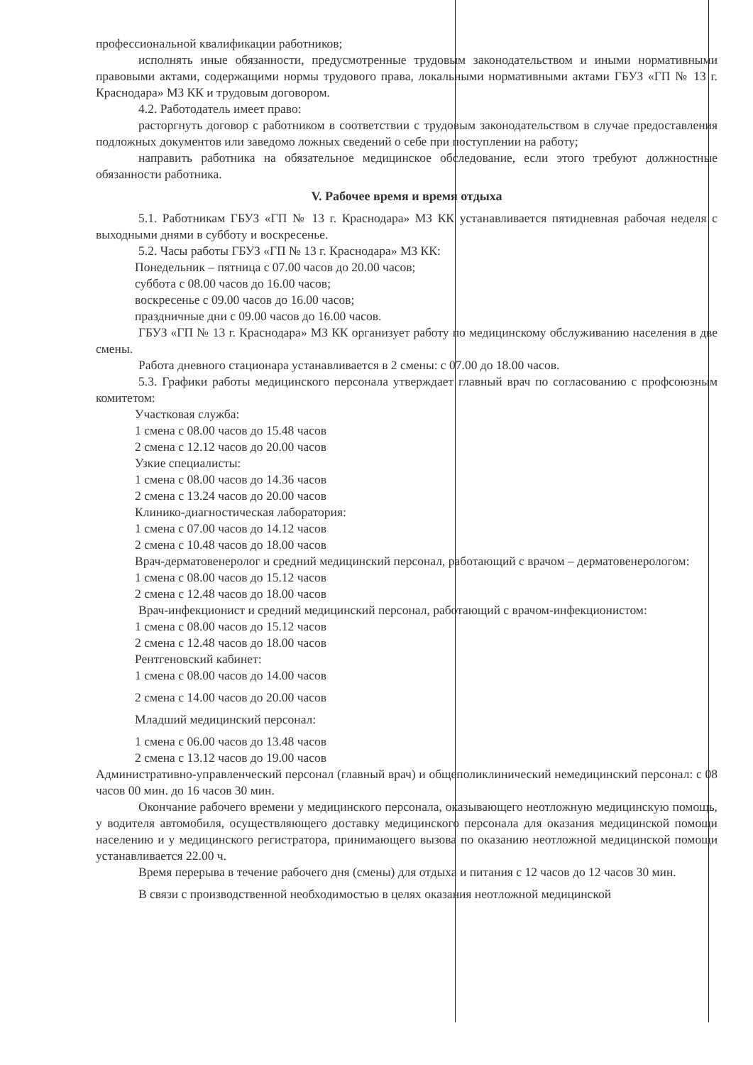профессиональной квалификации работников;
исполнять иные обязанности, предусмотренные трудовым законодательством и иными нормативными правовыми актами, содержащими нормы трудового права, локальными нормативными актами ГБУЗ «ГП № 13 г. Краснодара» МЗ КК и трудовым договором.
4.2. Работодатель имеет право:
расторгнуть договор с работником в соответствии с трудовым законодательством в случае предоставления подложных документов или заведомо ложных сведений о себе при поступлении на работу;
направить работника на обязательное медицинское обследование, если этого требуют должностные обязанности работника.
V. Рабочее время и время отдыха
5.1. Работникам ГБУЗ «ГП № 13 г. Краснодара» МЗ КК устанавливается пятидневная рабочая неделя с выходными днями в субботу и воскресенье.
5.2. Часы работы ГБУЗ «ГП № 13 г. Краснодара» МЗ КК:
Понедельник – пятница с 07.00 часов до 20.00 часов;
суббота с 08.00 часов до 16.00 часов;
воскресенье с 09.00 часов до 16.00 часов;
праздничные дни с 09.00 часов до 16.00 часов.
ГБУЗ «ГП № 13 г. Краснодара» МЗ КК организует работу по медицинскому обслуживанию населения в две смены.
Работа дневного стационара устанавливается в 2 смены: с 07.00 до 18.00 часов.
5.3. Графики работы медицинского персонала утверждает главный врач по согласованию с профсоюзным комитетом:
Участковая служба:
1 смена с 08.00 часов до 15.48 часов
2 смена с 12.12 часов до 20.00 часов
Узкие специалисты:
1 смена с 08.00 часов до 14.36 часов
2 смена с 13.24 часов до 20.00 часов
Клинико-диагностическая лаборатория:
1 смена с 07.00 часов до 14.12 часов
2 смена с 10.48 часов до 18.00 часов
Врач-дерматовенеролог и средний медицинский персонал, работающий с врачом – дерматовенерологом:
1 смена с 08.00 часов до 15.12 часов
2 смена с 12.48 часов до 18.00 часов
Врач-инфекционист и средний медицинский персонал, работающий с врачом-инфекционистом:
1 смена с 08.00 часов до 15.12 часов
2 смена с 12.48 часов до 18.00 часов
Рентгеновский кабинет:
1 смена с 08.00 часов до 14.00 часов
2 смена с 14.00 часов до 20.00 часов
Младший медицинский персонал:
1 смена с 06.00 часов до 13.48 часов
2 смена с 13.12 часов до 19.00 часов
Административно-управленческий персонал (главный врач) и общеполиклинический немедицинский персонал: с 08 часов 00 мин. до 16 часов 30 мин.
Окончание рабочего времени у медицинского персонала, оказывающего неотложную медицинскую помощь, у водителя автомобиля, осуществляющего доставку медицинского персонала для оказания медицинской помощи населению и у медицинского регистратора, принимающего вызова по оказанию неотложной медицинской помощи устанавливается 22.00 ч.
Время перерыва в течение рабочего дня (смены) для отдыха и питания с 12 часов до 12 часов 30 мин.
В связи с производственной необходимостью в целях оказания неотложной медицинской